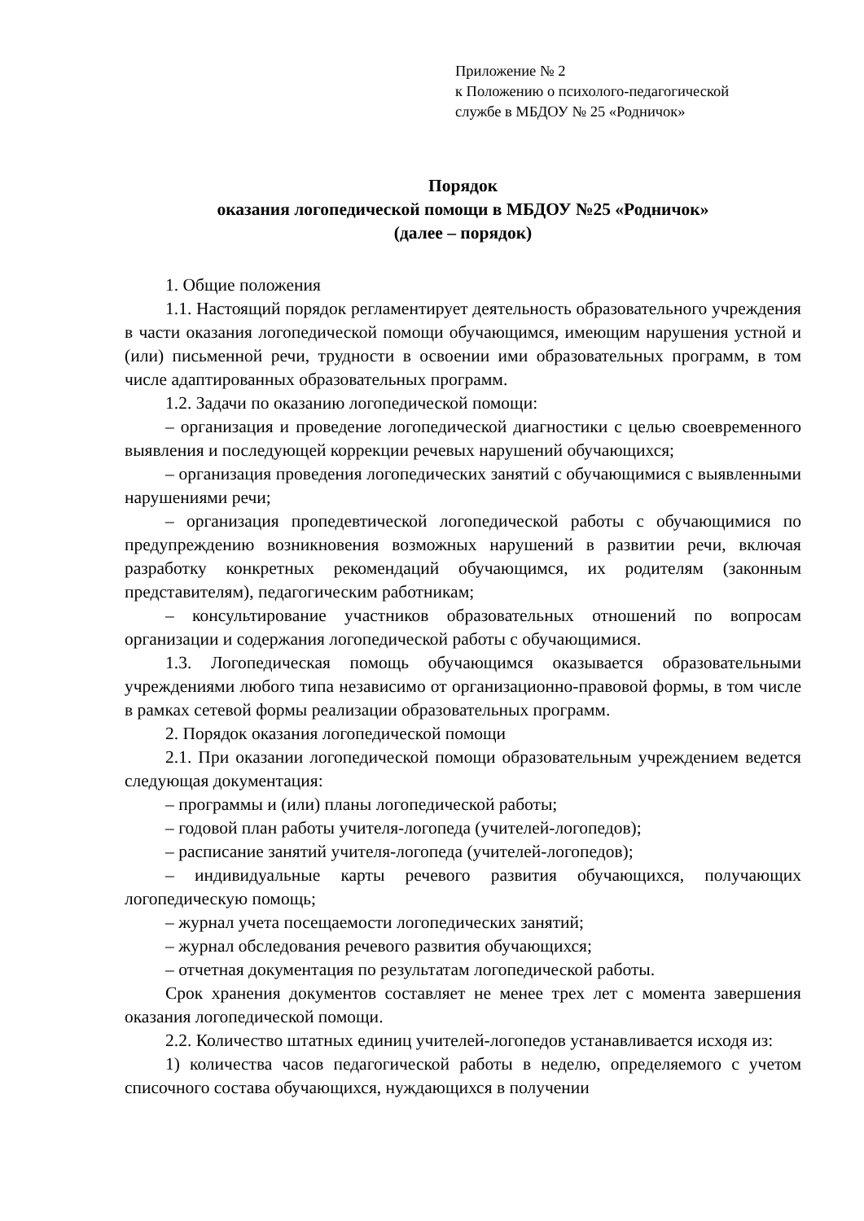Приложение № 2
к Положению о психолого-педагогической
службе в МБДОУ № 25 «Родничок»
Порядок
оказания логопедической помощи в МБДОУ №25 «Родничок»
(далее – порядок)
1. Общие положения
1.1. Настоящий порядок регламентирует деятельность образовательного учреждения в части оказания логопедической помощи обучающимся, имеющим нарушения устной и (или) письменной речи, трудности в освоении ими образовательных программ, в том числе адаптированных образовательных программ.
1.2. Задачи по оказанию логопедической помощи:
– организация и проведение логопедической диагностики с целью своевременного выявления и последующей коррекции речевых нарушений обучающихся;
– организация проведения логопедических занятий с обучающимися с выявленными нарушениями речи;
– организация пропедевтической логопедической работы с обучающимися по предупреждению возникновения возможных нарушений в развитии речи, включая разработку конкретных рекомендаций обучающимся, их родителям (законным представителям), педагогическим работникам;
– консультирование участников образовательных отношений по вопросам организации и содержания логопедической работы с обучающимися.
1.3. Логопедическая помощь обучающимся оказывается образовательными учреждениями любого типа независимо от организационно-правовой формы, в том числе в рамках сетевой формы реализации образовательных программ.
2. Порядок оказания логопедической помощи
2.1. При оказании логопедической помощи образовательным учреждением ведется следующая документация:
– программы и (или) планы логопедической работы;
– годовой план работы учителя-логопеда (учителей-логопедов);
– расписание занятий учителя-логопеда (учителей-логопедов);
– индивидуальные карты речевого развития обучающихся, получающих логопедическую помощь;
– журнал учета посещаемости логопедических занятий;
– журнал обследования речевого развития обучающихся;
– отчетная документация по результатам логопедической работы.
Срок хранения документов составляет не менее трех лет с момента завершения оказания логопедической помощи.
2.2. Количество штатных единиц учителей-логопедов устанавливается исходя из:
1) количества часов педагогической работы в неделю, определяемого с учетом списочного состава обучающихся, нуждающихся в получении